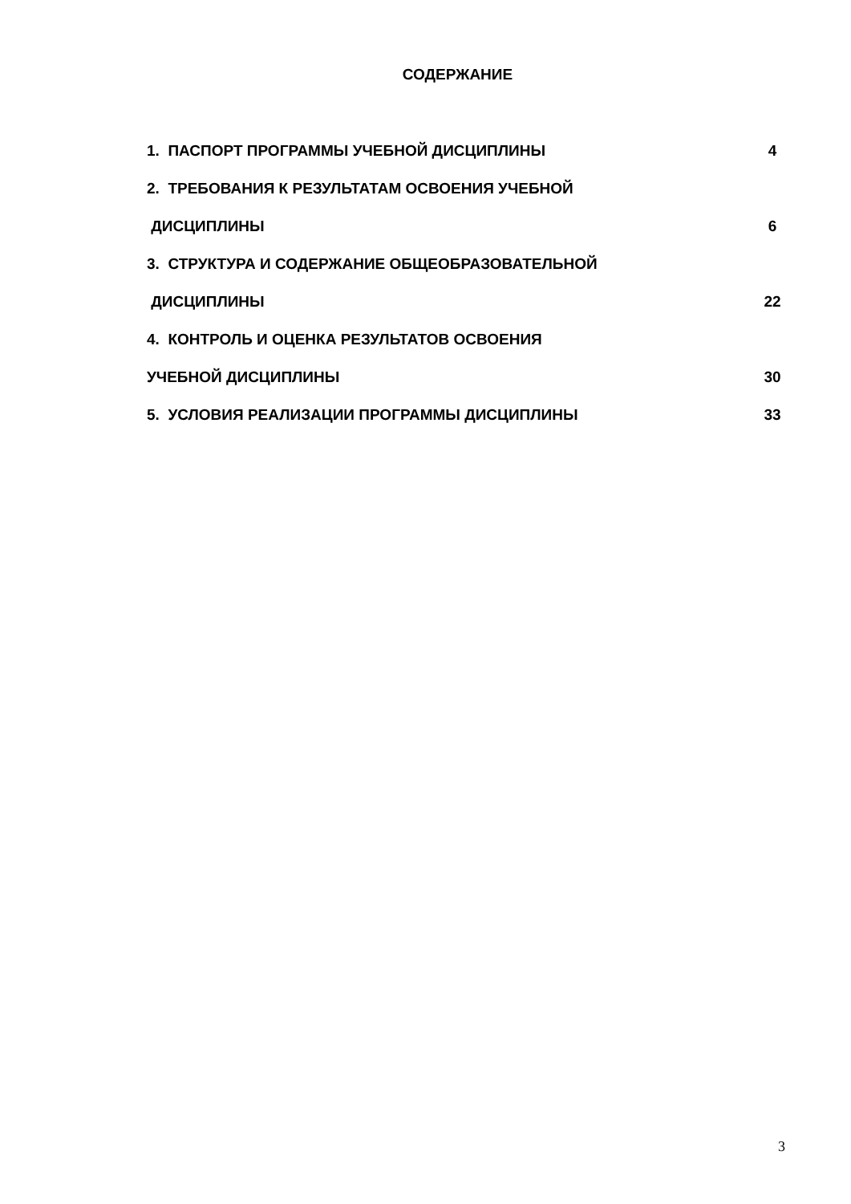СОДЕРЖАНИЕ
1. ПАСПОРТ ПРОГРАММЫ УЧЕБНОЙ ДИСЦИПЛИНЫ 4
2. ТРЕБОВАНИЯ К РЕЗУЛЬТАТАМ ОСВОЕНИЯ УЧЕБНОЙ
ДИСЦИПЛИНЫ 6
3. СТРУКТУРА И СОДЕРЖАНИЕ ОБЩЕОБРАЗОВАТЕЛЬНОЙ
ДИСЦИПЛИНЫ 22
4. КОНТРОЛЬ И ОЦЕНКА РЕЗУЛЬТАТОВ ОСВОЕНИЯ
УЧЕБНОЙ ДИСЦИПЛИНЫ 30
5. УСЛОВИЯ РЕАЛИЗАЦИИ ПРОГРАММЫ ДИСЦИПЛИНЫ 33
3